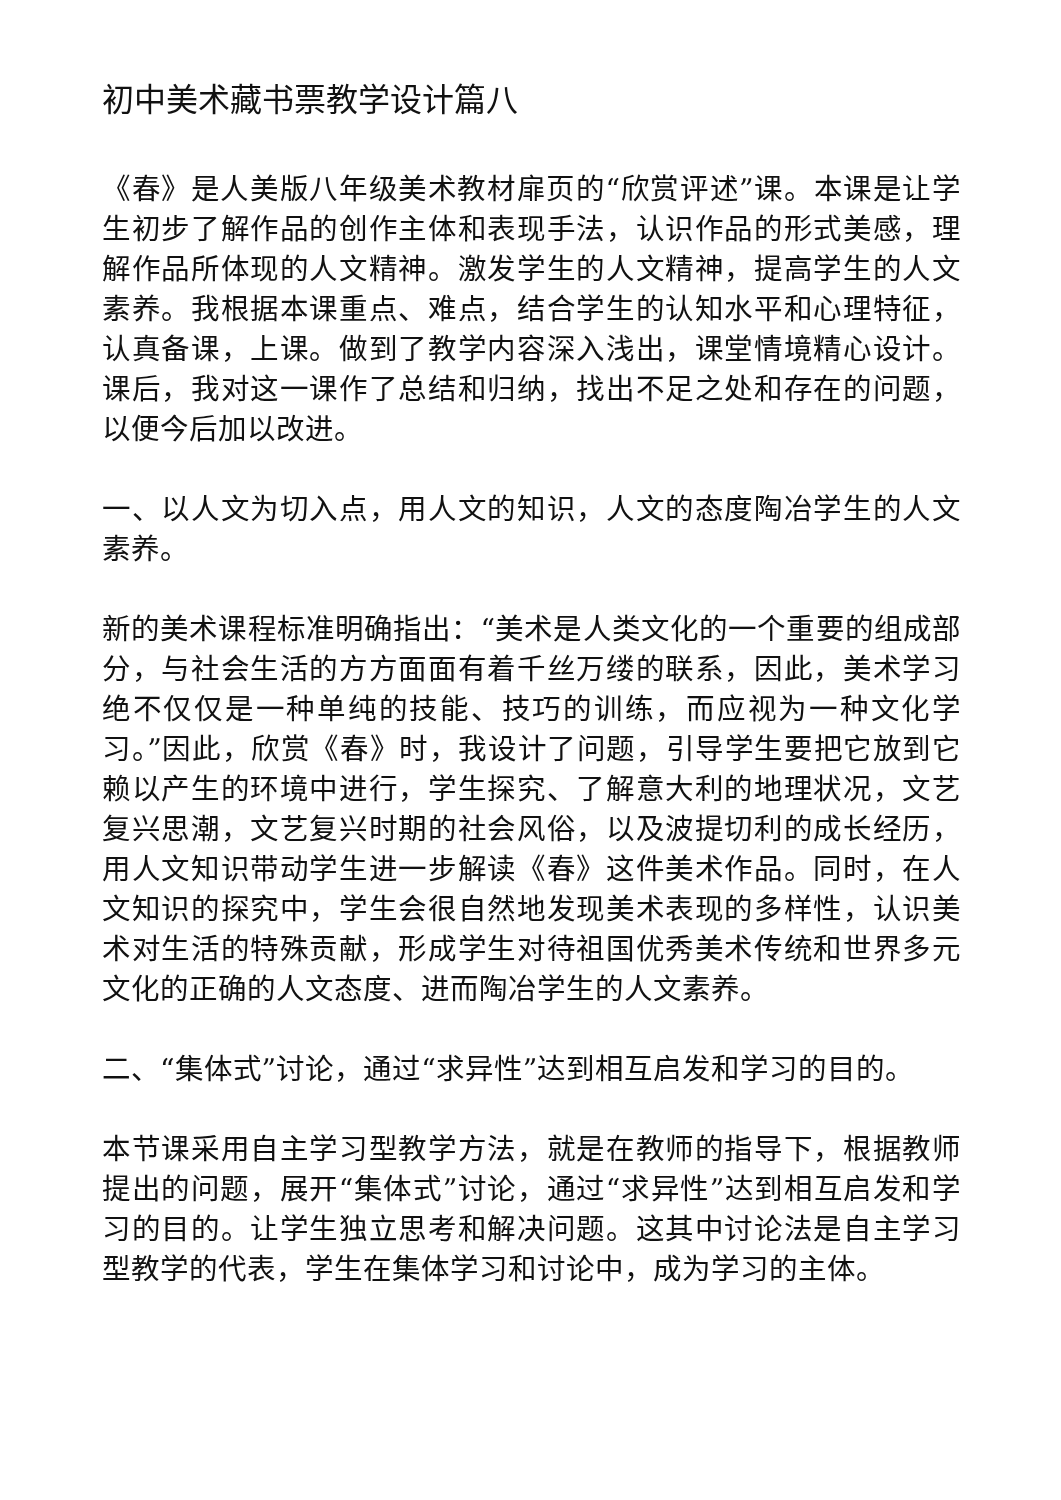初中美术藏书票教学设计篇八
《春》是人美版八年级美术教材扉页的“欣赏评述”课。本课是让学生初步了解作品的创作主体和表现手法，认识作品的形式美感，理解作品所体现的人文精神。激发学生的人文精神，提高学生的人文素养。我根据本课重点、难点，结合学生的认知水平和心理特征，认真备课，上课。做到了教学内容深入浅出，课堂情境精心设计。课后，我对这一课作了总结和归纳，找出不足之处和存在的问题，以便今后加以改进。
一、以人文为切入点，用人文的知识，人文的态度陶冶学生的人文素养。
新的美术课程标准明确指出：“美术是人类文化的一个重要的组成部分，与社会生活的方方面面有着千丝万缕的联系，因此，美术学习绝不仅仅是一种单纯的技能、技巧的训练，而应视为一种文化学习。”因此，欣赏《春》时，我设计了问题，引导学生要把它放到它赖以产生的环境中进行，学生探究、了解意大利的地理状况，文艺复兴思潮，文艺复兴时期的社会风俗，以及波提切利的成长经历，用人文知识带动学生进一步解读《春》这件美术作品。同时，在人文知识的探究中，学生会很自然地发现美术表现的多样性，认识美术对生活的特殊贡献，形成学生对待祖国优秀美术传统和世界多元文化的正确的人文态度、进而陶冶学生的人文素养。
二、“集体式”讨论，通过“求异性”达到相互启发和学习的目的。
本节课采用自主学习型教学方法，就是在教师的指导下，根据教师提出的问题，展开“集体式”讨论，通过“求异性”达到相互启发和学习的目的。让学生独立思考和解决问题。这其中讨论法是自主学习型教学的代表，学生在集体学习和讨论中，成为学习的主体。